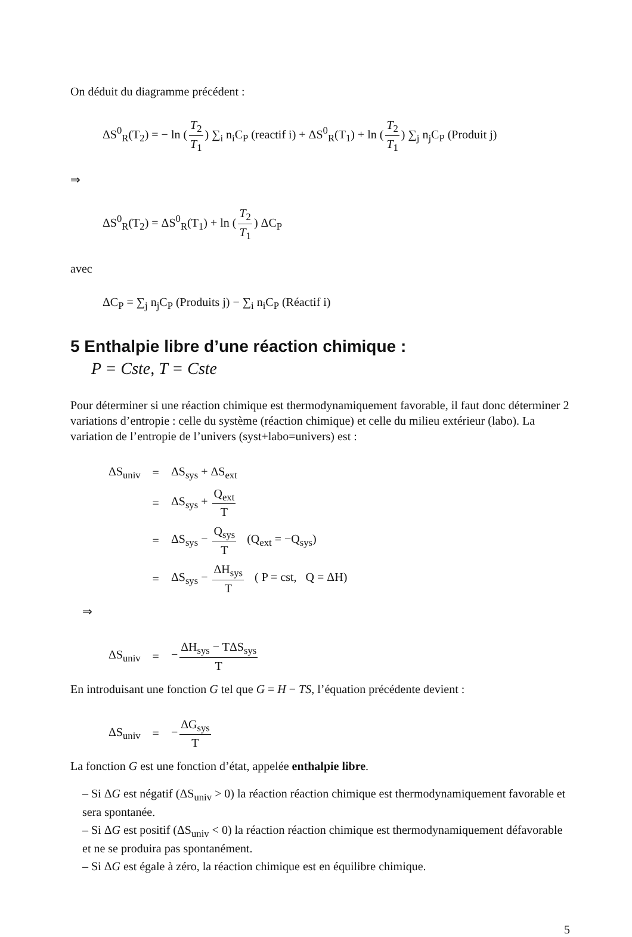On déduit du diagramme précédent :
ΔS<sup>0</sup><sub>R</sub>(T<sub>2</sub>) = − ln (T<sub>2</sub> T<sub>1</sub>) ∑<sub>i</sub> n<sub>i</sub>C<sub>P</sub> (reactif i) + ΔS<sup>0</sup><sub>R</sub>(T<sub>1</sub>) + ln (T<sub>2</sub> T<sub>1</sub>) ∑<sub>j</sub> n<sub>j</sub>C<sub>P</sub> (Produit j)
⇒
ΔS<sup>0</sup><sub>R</sub>(T<sub>2</sub>) = ΔS<sup>0</sup><sub>R</sub>(T<sub>1</sub>) + ln (T<sub>2</sub> T<sub>1</sub>) ΔC<sub>P</sub>
avec
ΔC<sub>P</sub> = ∑<sub>j</sub> n<sub>j</sub>C<sub>P</sub> (Produits j) − ∑<sub>i</sub> n<sub>i</sub>C<sub>P</sub> (Réactif i)
5 Enthalpie libre d’une réaction chimique :
P = Cste, T = Cste
Pour déterminer si une réaction chimique est thermodynamiquement favorable, il faut donc déterminer 2 variations d’entropie : celle du système (réaction chimique) et celle du milieu extérieur (labo). La variation de l’entropie de l’univers (syst+labo=univers) est :
| ΔS<sub>univ</sub> | = | ΔS<sub>sys</sub> + ΔS<sub>ext</sub> |
| | = | ΔS<sub>sys</sub> + Q<sub>ext</sub> T |
| | = | ΔS<sub>sys</sub> − Q<sub>sys</sub> T (Q<sub>ext</sub> = −Q<sub>sys</sub>) |
| | = | ΔS<sub>sys</sub> − ΔH<sub>sys</sub> T ( P = cst, Q = ΔH) |
⇒
| ΔS<sub>univ</sub> | = | − ΔH<sub>sys</sub> − TΔS<sub>sys</sub> T |
En introduisant une fonction G tel que G = H − TS, l’équation précédente devient :
| ΔS<sub>univ</sub> | = | − ΔG<sub>sys</sub> T |
La fonction G est une fonction d’état, appelée enthalpie libre.
– Si ΔG est négatif (ΔS<sub>univ</sub> > 0) la réaction réaction chimique est thermodynamiquement favorable et sera spontanée.
– Si ΔG est positif (ΔS<sub>univ</sub> < 0) la réaction réaction chimique est thermodynamiquement défavorable et ne se produira pas spontanément.
– Si ΔG est égale à zéro, la réaction chimique est en équilibre chimique.
5